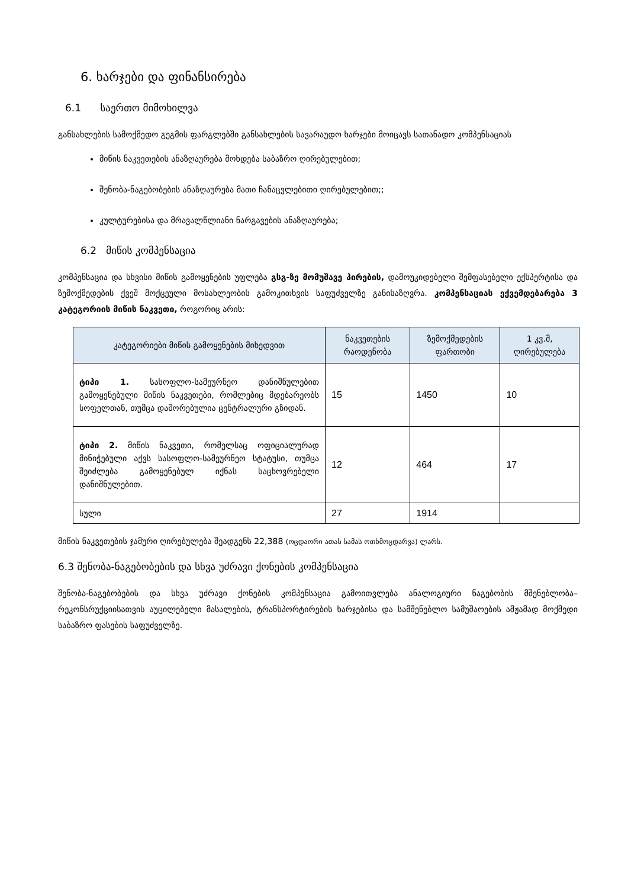6. ხარჯები და ფინანსირება
6.1 საერთო მიმოხილვა
განსახლების სამოქმედო გეგმის ფარგლებში განსახლების სავარაუდო ხარჯები მოიცავს სათანადო კომპენსაციას
მიწის ნაკვეთების ანაზღაურება მოხდება საბაზრო ღირებულებით;
შენობა-ნაგებობების ანაზღაურება მათი ჩანაცვლებითი ღირებულებით;;
კულტურებისა და მრავალწლიანი ნარგავების ანაზღაურება;
6.2 მიწის კომპენსაცია
კომპენსაცია და სხვისი მიწის გამოყენების უფლება გსგ-ზე მომუშავე პირების, დამოუკიდებელი შემფასებელი ექსპერტისა და ზემოქმედების ქვეშ მოქცეული მოსახლეობის გამოკითხვის საფუძველზე განისაზღვრა. კომპენსაციას ექვემდებარება 3 კატეგორიის მიწის ნაკვეთი, როგორიც არის:
| კატეგორიები მიწის გამოყენების მიხედვით | ნაკვეთების რაოდენობა | ზემოქმედების ფართობი | 1 კვ.მ, ღირებულება |
| --- | --- | --- | --- |
| ტიპი 1. სასოფლო-სამეურნეო დანიშნულებით გამოყენებული მიწის ნაკვეთები, რომლებიც მდებარეობს სოფელთან, თუმცა დაშორებულია ცენტრალური გზიდან. | 15 | 1450 | 10 |
| ტიპი 2. მიწის ნაკვეთი, რომელსაც ოფიციალურად მინიჭებული აქვს სასოფლო-სამეურნეო სტატუსი, თუმცა შეიძლება გამოყენებულ იქნას საცხოვრებელი დანიშნულებით. | 12 | 464 | 17 |
| სული | 27 | 1914 | |
მიწის ნაკვეთების ჯამური ღირებულება შეადგენს 22,388 (ოცდაორი ათას სამას ოთხმოცდარვა) ლარს.
6.3 შენობა-ნაგებობების და სხვა უძრავი ქონების კომპენსაცია
შენობა-ნაგებობების და სხვა უძრავი ქონების კომპენსაცია გამოითვლება ანალოგიური ნაგებობის მშენებლობა–რეკონსრუქციისათვის აუცილებელი მასალების, ტრანსპორტირების ხარჯებისა და სამშენებლო სამუშაოების ამჟამად მოქმედი საბაზრო ფასების საფუძველზე.